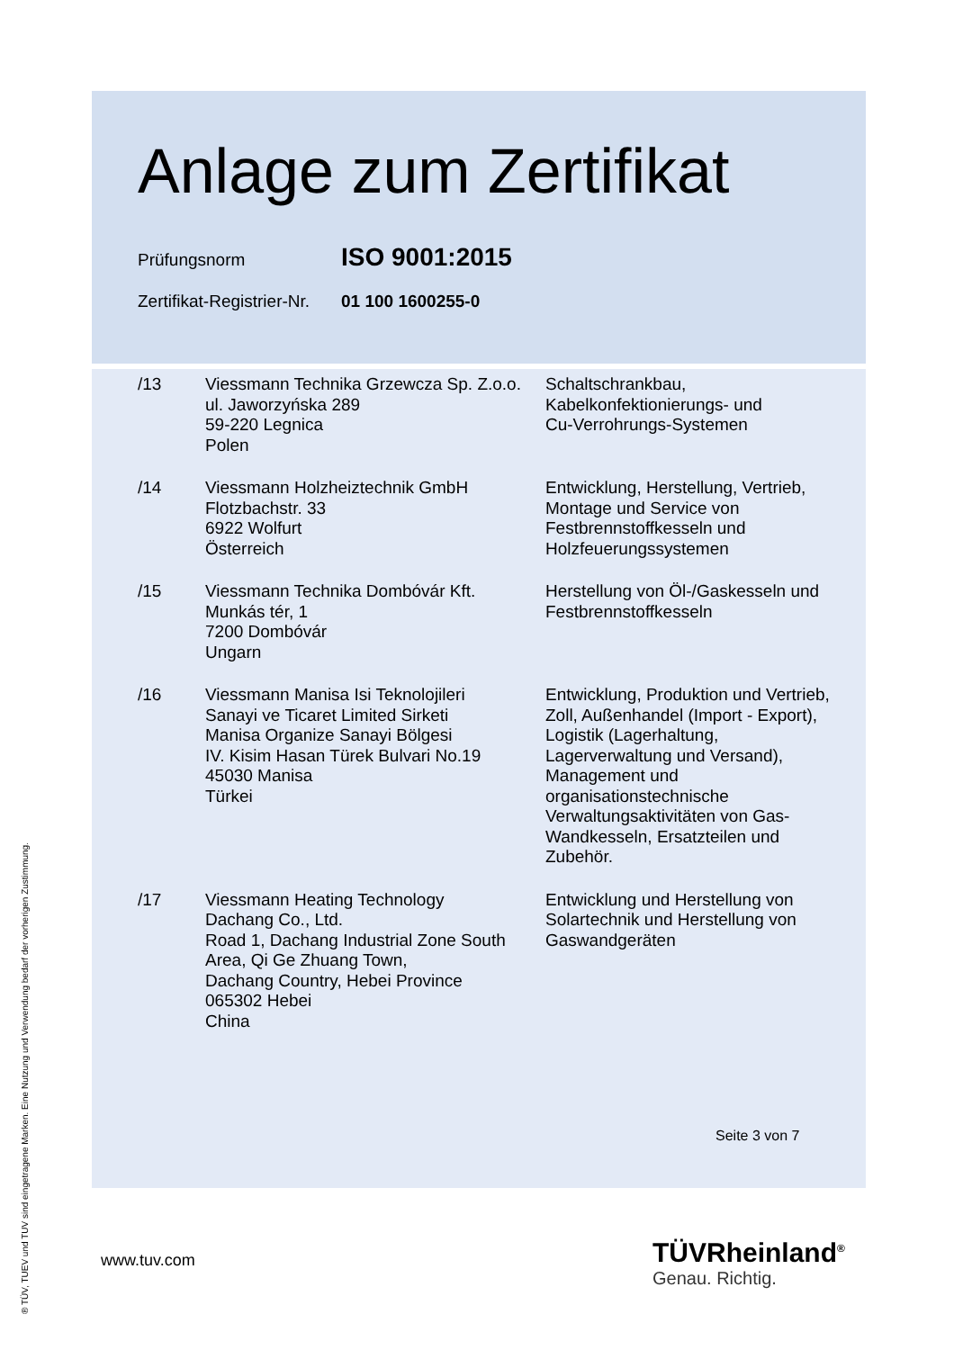Anlage zum Zertifikat
Prüfungsnorm ISO 9001:2015
Zertifikat-Registrier-Nr. 01 100 1600255-0
| /13 | Viessmann Technika Grzewcza Sp. Z.o.o. ul. Jaworzyńska 289 59-220 Legnica Polen | Schaltschrankbau, Kabelkonfektionierungs- und Cu-Verrohrungs-Systemen |
| /14 | Viessmann Holzheiztechnik GmbH Flotzbachstr. 33 6922 Wolfurt Österreich | Entwicklung, Herstellung, Vertrieb, Montage und Service von Festbrennstoffkesseln und Holzfeuerungssystemen |
| /15 | Viessmann Technika Dombóvár Kft. Munkás tér, 1 7200 Dombóvár Ungarn | Herstellung von Öl-/Gaskesseln und Festbrennstoffkesseln |
| /16 | Viessmann Manisa Isi Teknolojileri Sanayi ve Ticaret Limited Sirketi Manisa Organize Sanayi Bölgesi IV. Kisim Hasan Türek Bulvari No.19 45030 Manisa Türkei | Entwicklung, Produktion und Vertrieb, Zoll, Außenhandel (Import - Export), Logistik (Lagerhaltung, Lagerverwaltung und Versand), Management und organisationstechnische Verwaltungsaktivitäten von Gas- Wandkesseln, Ersatzteilen und Zubehör. |
| /17 | Viessmann Heating Technology Dachang Co., Ltd. Road 1, Dachang Industrial Zone South Area, Qi Ge Zhuang Town, Dachang Country, Hebei Province 065302 Hebei China | Entwicklung und Herstellung von Solartechnik und Herstellung von Gaswandgeräten |
Seite 3 von 7
www.tuv.com TÜVRheinland<sup>®</sup>
Genau. Richtig.
® TÜV, TUEV und TUV sind eingetragene Marken. Eine Nutzung und Verwendung bedarf der vorherigen Zustimmung.